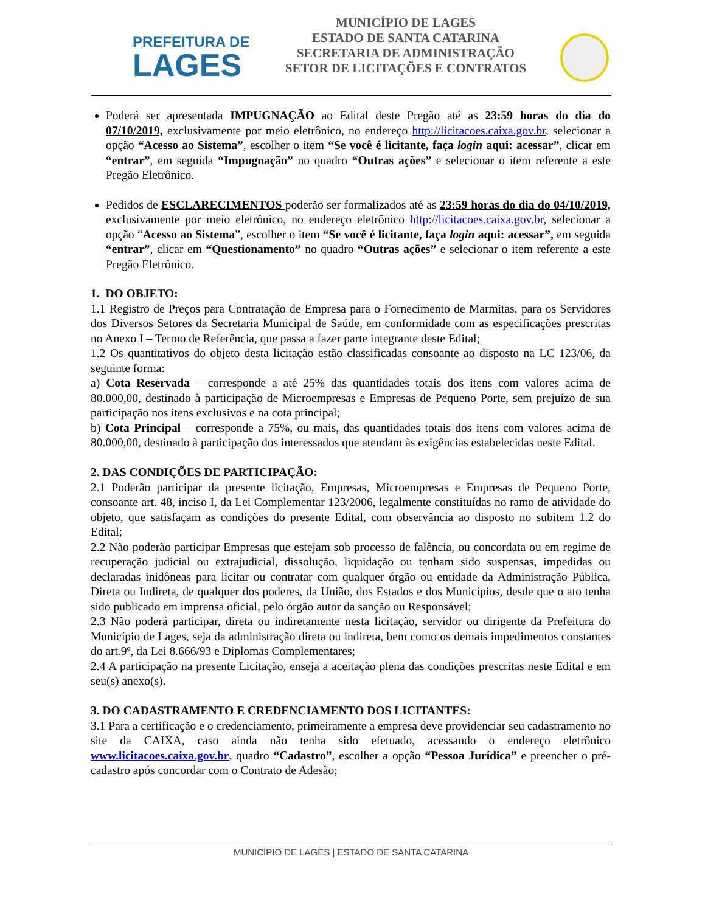PREFEITURA DE
LAGES
MUNICÍPIO DE LAGES
ESTADO DE SANTA CATARINA
SECRETARIA DE ADMINISTRAÇÃO
SETOR DE LICITAÇÕES E CONTRATOS
Poderá ser apresentada IMPUGNAÇÃO ao Edital deste Pregão até as 23:59 horas do dia do 07/10/2019, exclusivamente por meio eletrônico, no endereço http://licitacoes.caixa.gov.br, selecionar a opção “Acesso ao Sistema”, escolher o item “Se você é licitante, faça login aqui: acessar”, clicar em “entrar”, em seguida “Impugnação” no quadro “Outras ações” e selecionar o item referente a este Pregão Eletrônico.
Pedidos de ESCLARECIMENTOS poderão ser formalizados até as 23:59 horas do dia do 04/10/2019, exclusivamente por meio eletrônico, no endereço eletrônico http://licitacoes.caixa.gov.br, selecionar a opção “Acesso ao Sistema”, escolher o item “Se você é licitante, faça login aqui: acessar”, em seguida “entrar”, clicar em “Questionamento” no quadro “Outras ações” e selecionar o item referente a este Pregão Eletrônico.
1. DO OBJETO:
1.1 Registro de Preços para Contratação de Empresa para o Fornecimento de Marmitas, para os Servidores dos Diversos Setores da Secretaria Municipal de Saúde, em conformidade com as especificações prescritas no Anexo I – Termo de Referência, que passa a fazer parte integrante deste Edital;
1.2 Os quantitativos do objeto desta licitação estão classificadas consoante ao disposto na LC 123/06, da seguinte forma:
a) Cota Reservada – corresponde a até 25% das quantidades totais dos itens com valores acima de 80.000,00, destinado à participação de Microempresas e Empresas de Pequeno Porte, sem prejuízo de sua participação nos itens exclusivos e na cota principal;
b) Cota Principal – corresponde a 75%, ou mais, das quantidades totais dos itens com valores acima de 80.000,00, destinado à participação dos interessados que atendam às exigências estabelecidas neste Edital.
2. DAS CONDIÇÕES DE PARTICIPAÇÃO:
2.1 Poderão participar da presente licitação, Empresas, Microempresas e Empresas de Pequeno Porte, consoante art. 48, inciso I, da Lei Complementar 123/2006, legalmente constituídas no ramo de atividade do objeto, que satisfaçam as condições do presente Edital, com observância ao disposto no subitem 1.2 do Edital;
2.2 Não poderão participar Empresas que estejam sob processo de falência, ou concordata ou em regime de recuperação judicial ou extrajudicial, dissolução, liquidação ou tenham sido suspensas, impedidas ou declaradas inidôneas para licitar ou contratar com qualquer órgão ou entidade da Administração Pública, Direta ou Indireta, de qualquer dos poderes, da União, dos Estados e dos Municípios, desde que o ato tenha sido publicado em imprensa oficial, pelo órgão autor da sanção ou Responsável;
2.3 Não poderá participar, direta ou indiretamente nesta licitação, servidor ou dirigente da Prefeitura do Município de Lages, seja da administração direta ou indireta, bem como os demais impedimentos constantes do art.9º, da Lei 8.666/93 e Diplomas Complementares;
2.4 A participação na presente Licitação, enseja a aceitação plena das condições prescritas neste Edital e em seu(s) anexo(s).
3. DO CADASTRAMENTO E CREDENCIAMENTO DOS LICITANTES:
3.1 Para a certificação e o credenciamento, primeiramente a empresa deve providenciar seu cadastramento no site da CAIXA, caso ainda não tenha sido efetuado, acessando o endereço eletrônico www.licitacoes.caixa.gov.br, quadro “Cadastro”, escolher a opção “Pessoa Jurídica” e preencher o pré-cadastro após concordar com o Contrato de Adesão;
MUNICÍPIO DE LAGES | ESTADO DE SANTA CATARINA